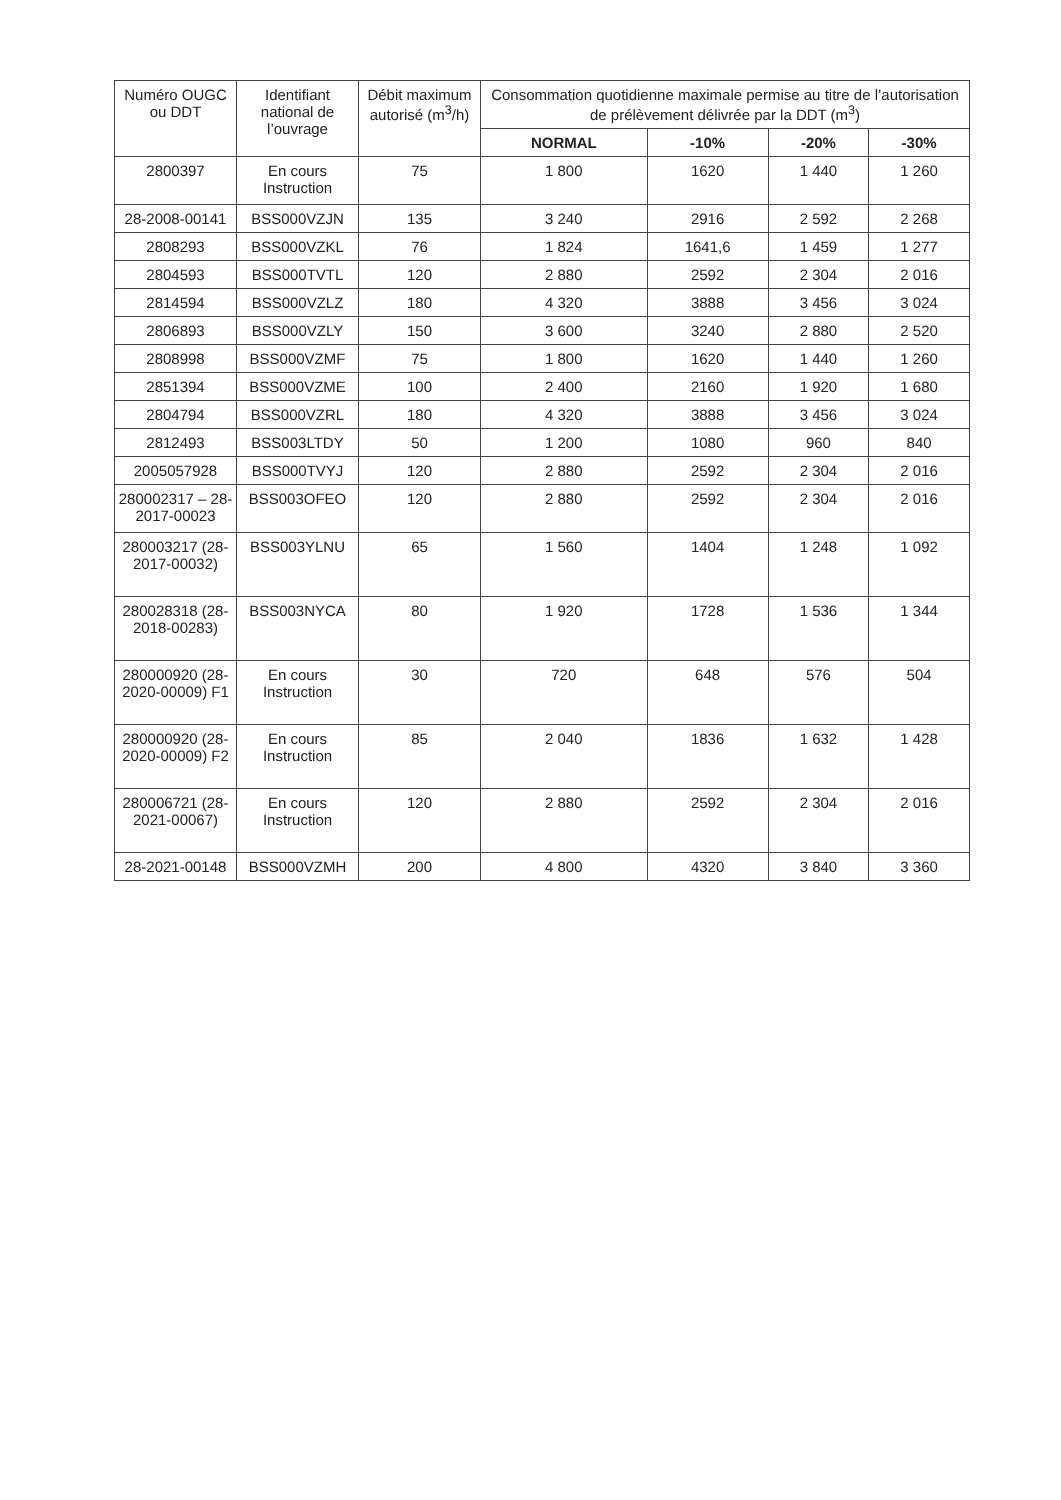| Numéro OUGC ou DDT | Identifiant national de l’ouvrage | Débit maximum autorisé (m<sup>3</sup>/h) | Consommation quotidienne maximale permise au titre de l’autorisation de prélèvement délivrée par la DDT (m<sup>3</sup>) | | | |
| --- | --- | --- | --- | --- | --- | --- |
| | | | NORMAL | -10% | -20% | -30% |
| 2800397 | En cours Instruction | 75 | 1 800 | 1620 | 1 440 | 1 260 |
| 28-2008-00141 | BSS000VZJN | 135 | 3 240 | 2916 | 2 592 | 2 268 |
| 2808293 | BSS000VZKL | 76 | 1 824 | 1641,6 | 1 459 | 1 277 |
| 2804593 | BSS000TVTL | 120 | 2 880 | 2592 | 2 304 | 2 016 |
| 2814594 | BSS000VZLZ | 180 | 4 320 | 3888 | 3 456 | 3 024 |
| 2806893 | BSS000VZLY | 150 | 3 600 | 3240 | 2 880 | 2 520 |
| 2808998 | BSS000VZMF | 75 | 1 800 | 1620 | 1 440 | 1 260 |
| 2851394 | BSS000VZME | 100 | 2 400 | 2160 | 1 920 | 1 680 |
| 2804794 | BSS000VZRL | 180 | 4 320 | 3888 | 3 456 | 3 024 |
| 2812493 | BSS003LTDY | 50 | 1 200 | 1080 | 960 | 840 |
| 2005057928 | BSS000TVYJ | 120 | 2 880 | 2592 | 2 304 | 2 016 |
| 280002317 – 28-2017-00023 | BSS003OFEO | 120 | 2 880 | 2592 | 2 304 | 2 016 |
| 280003217 (28-2017-00032) | BSS003YLNU | 65 | 1 560 | 1404 | 1 248 | 1 092 |
| 280028318 (28-2018-00283) | BSS003NYCA | 80 | 1 920 | 1728 | 1 536 | 1 344 |
| 280000920 (28-2020-00009) F1 | En cours Instruction | 30 | 720 | 648 | 576 | 504 |
| 280000920 (28-2020-00009) F2 | En cours Instruction | 85 | 2 040 | 1836 | 1 632 | 1 428 |
| 280006721 (28-2021-00067) | En cours Instruction | 120 | 2 880 | 2592 | 2 304 | 2 016 |
| 28-2021-00148 | BSS000VZMH | 200 | 4 800 | 4320 | 3 840 | 3 360 |